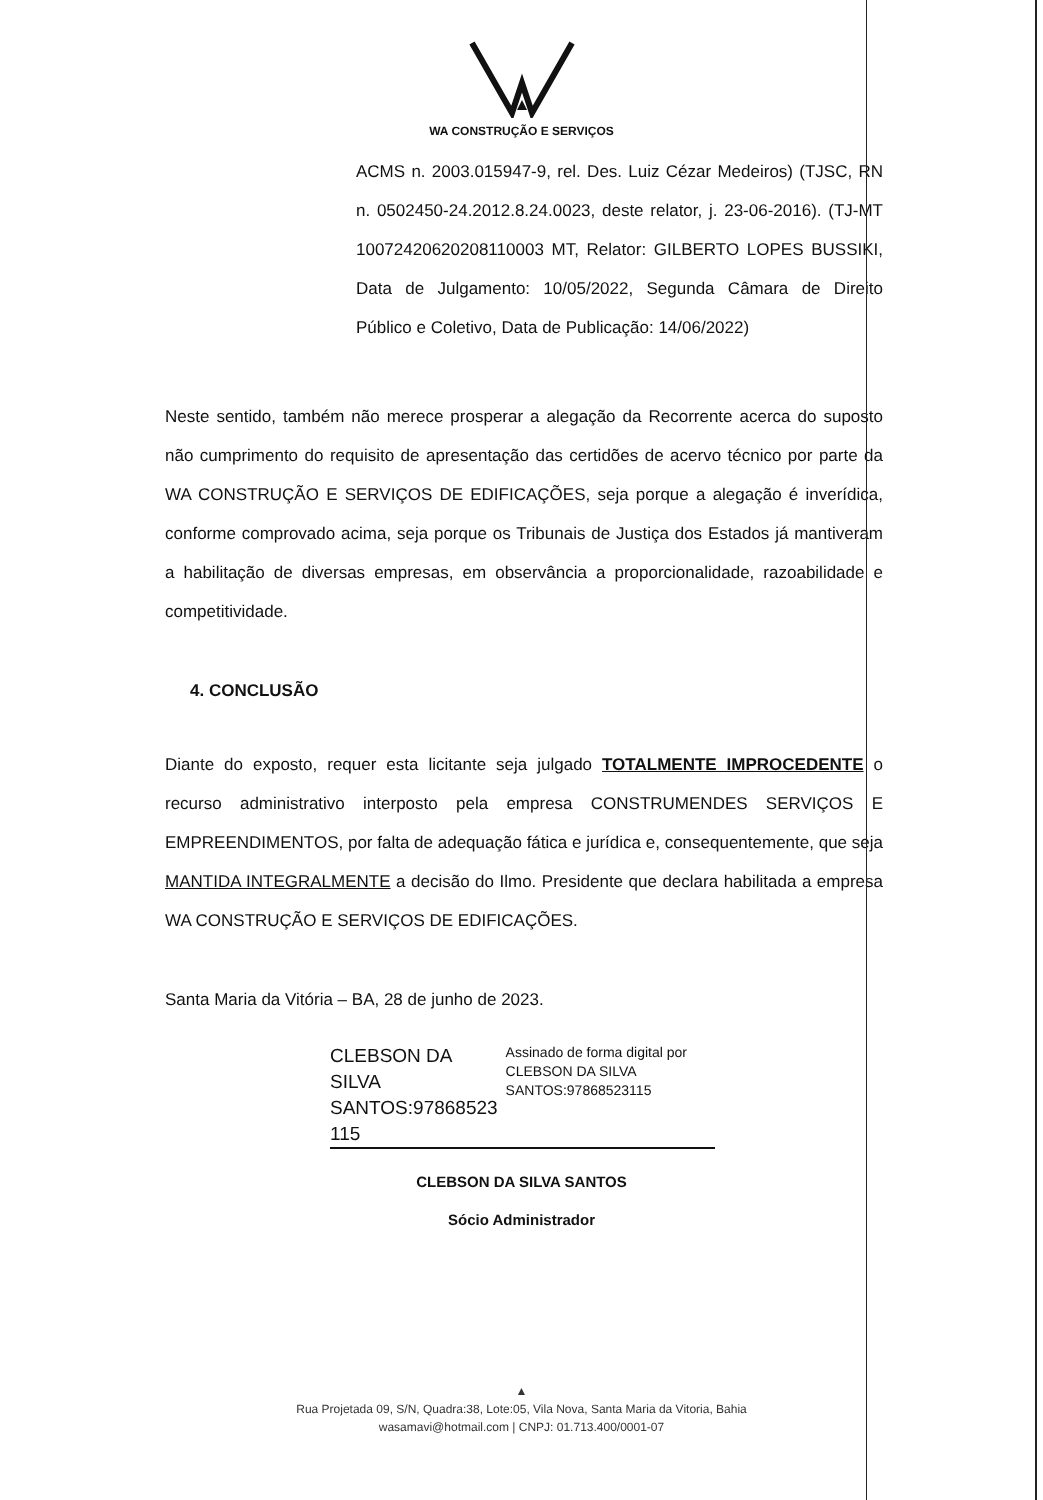WA CONSTRUÇÃO E SERVIÇOS
ACMS n. 2003.015947-9, rel. Des. Luiz Cézar Medeiros) (TJSC, RN n. 0502450-24.2012.8.24.0023, deste relator, j. 23-06-2016). (TJ-MT 10072420620208110003 MT, Relator: GILBERTO LOPES BUSSIKI, Data de Julgamento: 10/05/2022, Segunda Câmara de Direito Público e Coletivo, Data de Publicação: 14/06/2022)
Neste sentido, também não merece prosperar a alegação da Recorrente acerca do suposto não cumprimento do requisito de apresentação das certidões de acervo técnico por parte da WA CONSTRUÇÃO E SERVIÇOS DE EDIFICAÇÕES, seja porque a alegação é inverídica, conforme comprovado acima, seja porque os Tribunais de Justiça dos Estados já mantiveram a habilitação de diversas empresas, em observância a proporcionalidade, razoabilidade e competitividade.
4. CONCLUSÃO
Diante do exposto, requer esta licitante seja julgado TOTALMENTE IMPROCEDENTE o recurso administrativo interposto pela empresa CONSTRUMENDES SERVIÇOS E EMPREENDIMENTOS, por falta de adequação fática e jurídica e, consequentemente, que seja MANTIDA INTEGRALMENTE a decisão do Ilmo. Presidente que declara habilitada a empresa WA CONSTRUÇÃO E SERVIÇOS DE EDIFICAÇÕES.
Santa Maria da Vitória – BA, 28 de junho de 2023.
CLEBSON DA SILVA SANTOS:97868523 115
Assinado de forma digital por CLEBSON DA SILVA SANTOS:97868523115
CLEBSON DA SILVA SANTOS
Sócio Administrador
▲
Rua Projetada 09, S/N, Quadra:38, Lote:05, Vila Nova, Santa Maria da Vitoria, Bahia
wasamavi@hotmail.com | CNPJ: 01.713.400/0001-07